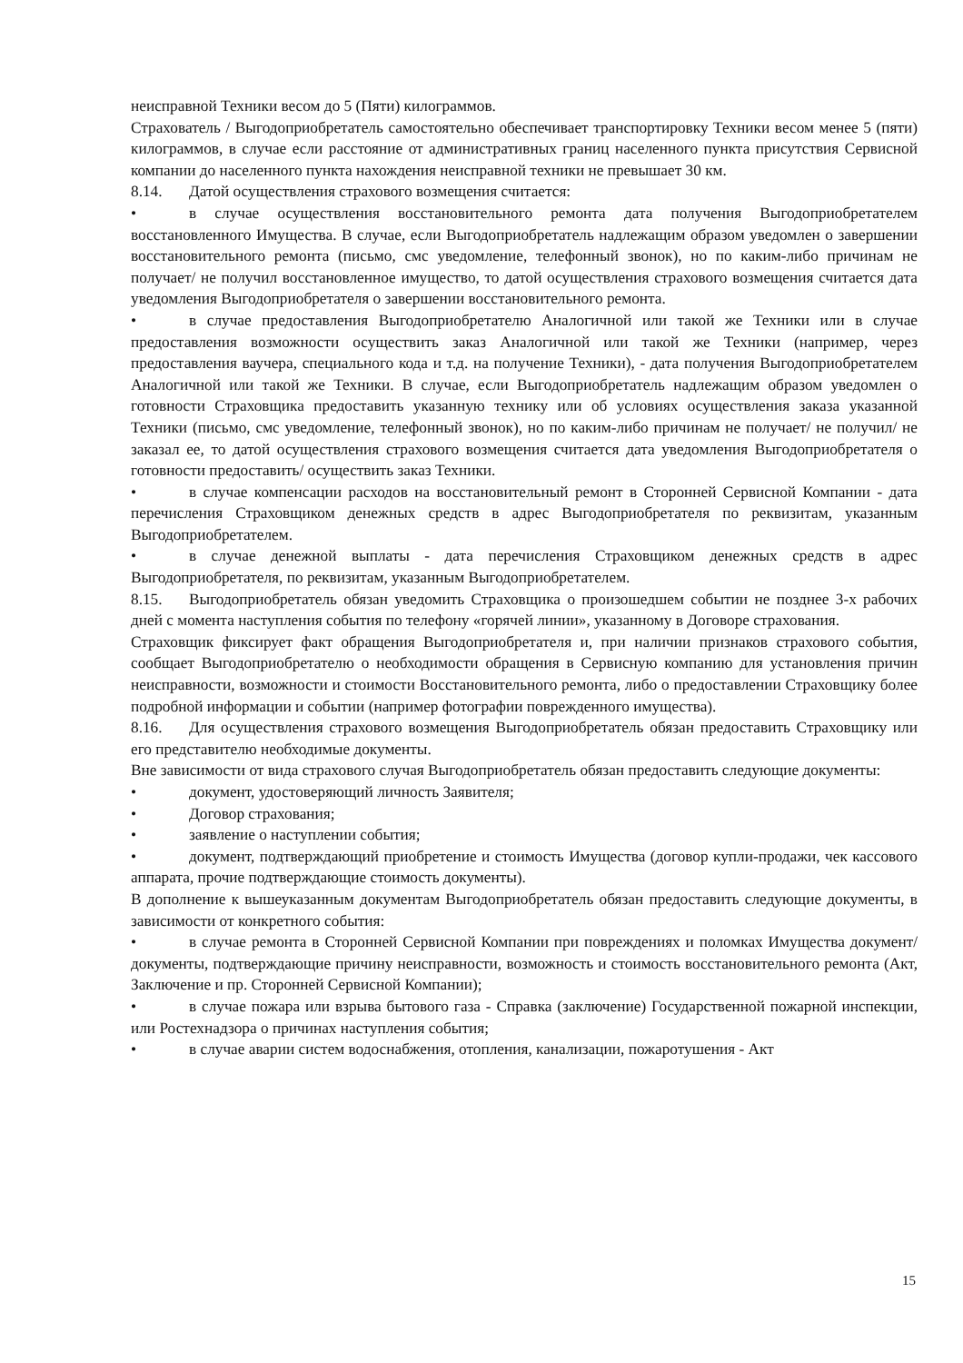неисправной Техники весом до 5 (Пяти) килограммов.
Страхователь / Выгодоприобретатель самостоятельно обеспечивает транспортировку Техники весом менее 5 (пяти) килограммов, в случае если расстояние от административных границ населенного пункта присутствия Сервисной компании до населенного пункта нахождения неисправной техники не превышает 30 км.
8.14. Датой осуществления страхового возмещения считается:
• в случае осуществления восстановительного ремонта дата получения Выгодоприобретателем восстановленного Имущества. В случае, если Выгодоприобретатель надлежащим образом уведомлен о завершении восстановительного ремонта (письмо, смс уведомление, телефонный звонок), но по каким-либо причинам не получает/ не получил восстановленное имущество, то датой осуществления страхового возмещения считается дата уведомления Выгодоприобретателя о завершении восстановительного ремонта.
• в случае предоставления Выгодоприобретателю Аналогичной или такой же Техники или в случае предоставления возможности осуществить заказ Аналогичной или такой же Техники (например, через предоставления ваучера, специального кода и т.д. на получение Техники), - дата получения Выгодоприобретателем Аналогичной или такой же Техники. В случае, если Выгодоприобретатель надлежащим образом уведомлен о готовности Страховщика предоставить указанную технику или об условиях осуществления заказа указанной Техники (письмо, смс уведомление, телефонный звонок), но по каким-либо причинам не получает/ не получил/ не заказал ее, то датой осуществления страхового возмещения считается дата уведомления Выгодоприобретателя о готовности предоставить/ осуществить заказ Техники.
• в случае компенсации расходов на восстановительный ремонт в Сторонней Сервисной Компании - дата перечисления Страховщиком денежных средств в адрес Выгодоприобретателя по реквизитам, указанным Выгодоприобретателем.
• в случае денежной выплаты - дата перечисления Страховщиком денежных средств в адрес Выгодоприобретателя, по реквизитам, указанным Выгодоприобретателем.
8.15. Выгодоприобретатель обязан уведомить Страховщика о произошедшем событии не позднее 3-х рабочих дней с момента наступления события по телефону «горячей линии», указанному в Договоре страхования.
Страховщик фиксирует факт обращения Выгодоприобретателя и, при наличии признаков страхового события, сообщает Выгодоприобретателю о необходимости обращения в Сервисную компанию для установления причин неисправности, возможности и стоимости Восстановительного ремонта, либо о предоставлении Страховщику более подробной информации и событии (например фотографии поврежденного имущества).
8.16. Для осуществления страхового возмещения Выгодоприобретатель обязан предоставить Страховщику или его представителю необходимые документы.
Вне зависимости от вида страхового случая Выгодоприобретатель обязан предоставить следующие документы:
• документ, удостоверяющий личность Заявителя;
• Договор страхования;
• заявление о наступлении события;
• документ, подтверждающий приобретение и стоимость Имущества (договор купли-продажи, чек кассового аппарата, прочие подтверждающие стоимость документы).
В дополнение к вышеуказанным документам Выгодоприобретатель обязан предоставить следующие документы, в зависимости от конкретного события:
• в случае ремонта в Сторонней Сервисной Компании при повреждениях и поломках Имущества документ/ документы, подтверждающие причину неисправности, возможность и стоимость восстановительного ремонта (Акт, Заключение и пр. Сторонней Сервисной Компании);
• в случае пожара или взрыва бытового газа - Справка (заключение) Государственной пожарной инспекции, или Ростехнадзора о причинах наступления события;
• в случае аварии систем водоснабжения, отопления, канализации, пожаротушения - Акт
15